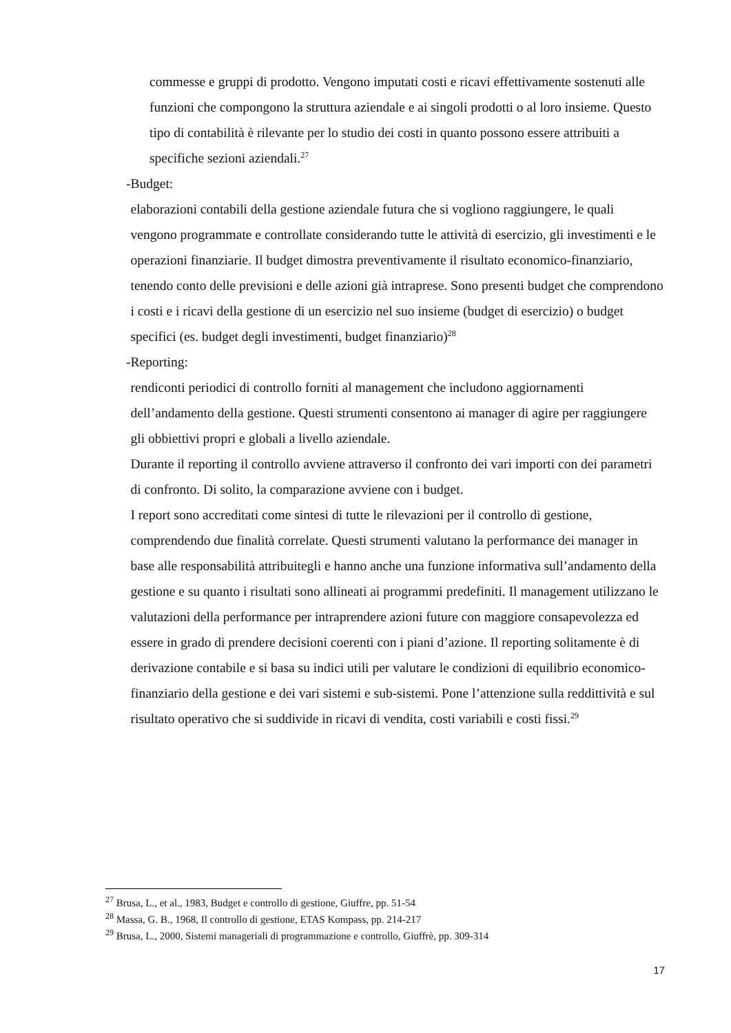commesse e gruppi di prodotto. Vengono imputati costi e ricavi effettivamente sostenuti alle funzioni che compongono la struttura aziendale e ai singoli prodotti o al loro insieme. Questo tipo di contabilità è rilevante per lo studio dei costi in quanto possono essere attribuiti a specifiche sezioni aziendali.<sup>27</sup>
- Budget:
elaborazioni contabili della gestione aziendale futura che si vogliono raggiungere, le quali vengono programmate e controllate considerando tutte le attività di esercizio, gli investimenti e le operazioni finanziarie. Il budget dimostra preventivamente il risultato economico-finanziario, tenendo conto delle previsioni e delle azioni già intraprese. Sono presenti budget che comprendono i costi e i ricavi della gestione di un esercizio nel suo insieme (budget di esercizio) o budget specifici (es. budget degli investimenti, budget finanziario)<sup>28</sup>
- Reporting:
rendiconti periodici di controllo forniti al management che includono aggiornamenti dell’andamento della gestione. Questi strumenti consentono ai manager di agire per raggiungere gli obbiettivi propri e globali a livello aziendale.
Durante il reporting il controllo avviene attraverso il confronto dei vari importi con dei parametri di confronto. Di solito, la comparazione avviene con i budget.
I report sono accreditati come sintesi di tutte le rilevazioni per il controllo di gestione, comprendendo due finalità correlate. Questi strumenti valutano la performance dei manager in base alle responsabilità attribuitegli e hanno anche una funzione informativa sull’andamento della gestione e su quanto i risultati sono allineati ai programmi predefiniti. Il management utilizzano le valutazioni della performance per intraprendere azioni future con maggiore consapevolezza ed essere in grado di prendere decisioni coerenti con i piani d’azione. Il reporting solitamente è di derivazione contabile e si basa su indici utili per valutare le condizioni di equilibrio economico-finanziario della gestione e dei vari sistemi e sub-sistemi. Pone l’attenzione sulla reddittività e sul risultato operativo che si suddivide in ricavi di vendita, costi variabili e costi fissi.<sup>29</sup>
<sup>27</sup> Brusa, L., et al., 1983, Budget e controllo di gestione, Giuffre, pp. 51-54
<sup>28</sup> Massa, G. B., 1968, Il controllo di gestione, ETAS Kompass, pp. 214-217
<sup>29</sup> Brusa, L., 2000, Sistemi manageriali di programmazione e controllo, Giuffrè, pp. 309-314
17